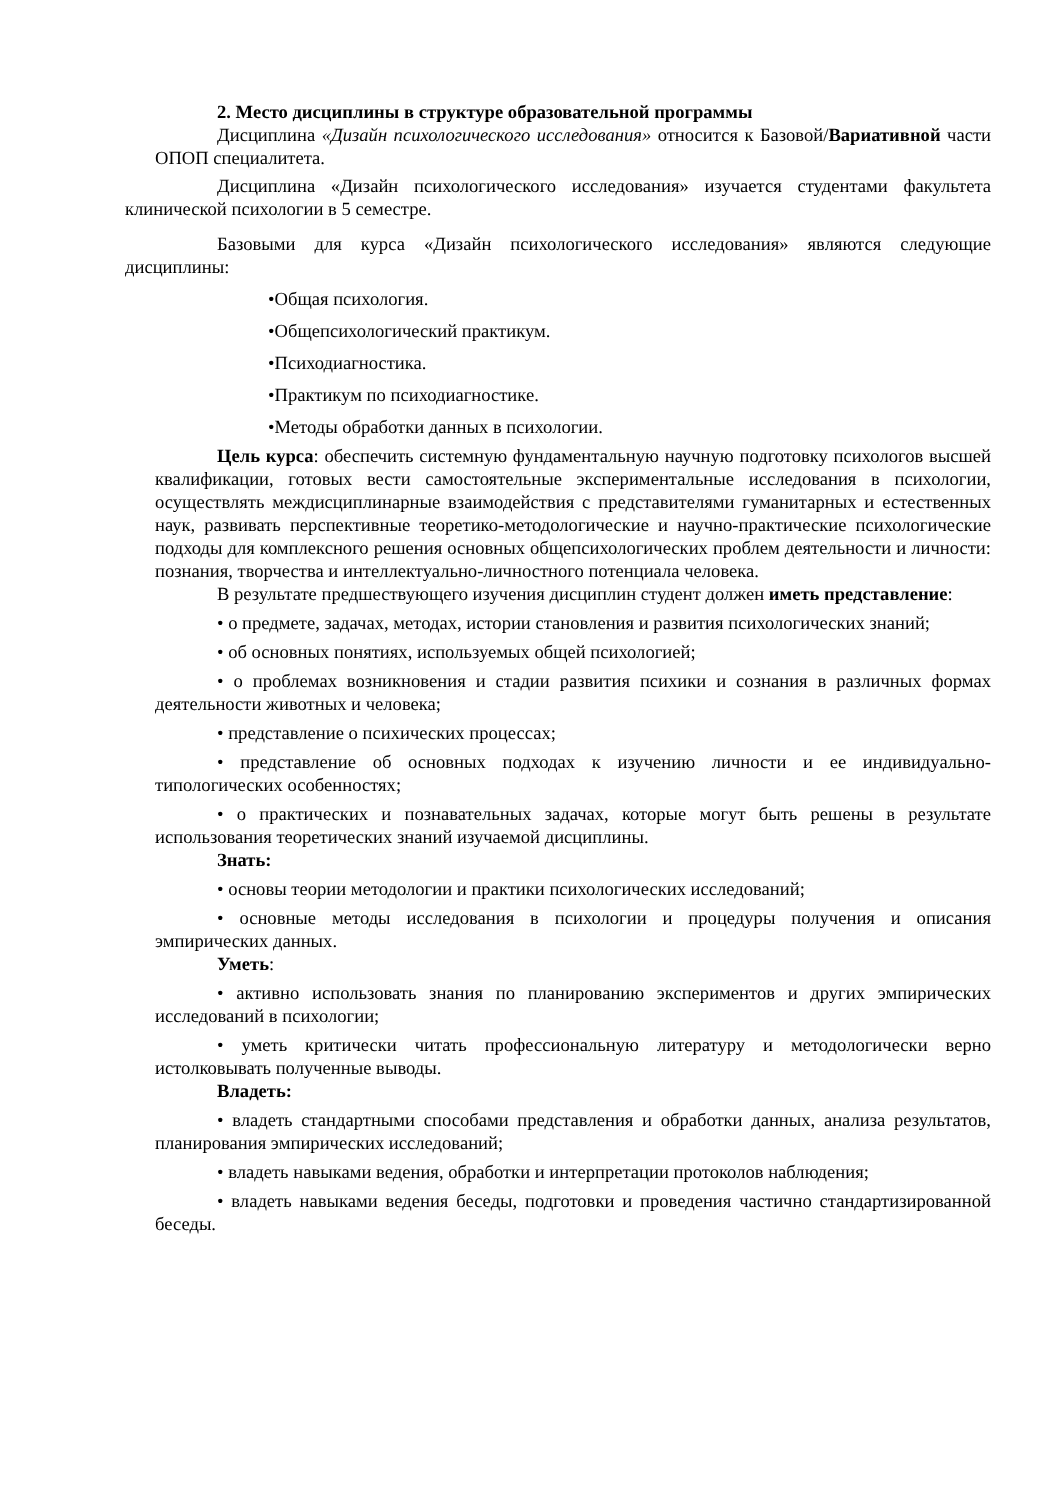2. Место дисциплины в структуре образовательной программы
Дисциплина «Дизайн психологического исследования» относится к Базовой/Вариативной части ОПОП специалитета.
Дисциплина «Дизайн психологического исследования» изучается студентами факультета клинической психологии в 5 семестре.
Базовыми для курса «Дизайн психологического исследования» являются следующие дисциплины:
•Общая психология.
•Общепсихологический практикум.
•Психодиагностика.
•Практикум по психодиагностике.
•Методы обработки данных в психологии.
Цель курса: обеспечить системную фундаментальную научную подготовку психологов высшей квалификации, готовых вести самостоятельные экспериментальные исследования в психологии, осуществлять междисциплинарные взаимодействия с представителями гуманитарных и естественных наук, развивать перспективные теоретико-методологические и научно-практические психологические подходы для комплексного решения основных общепсихологических проблем деятельности и личности: познания, творчества и интеллектуально-личностного потенциала человека.
В результате предшествующего изучения дисциплин студент должен иметь представление:
• о предмете, задачах, методах, истории становления и развития психологических знаний;
• об основных понятиях, используемых общей психологией;
• о проблемах возникновения и стадии развития психики и сознания в различных формах деятельности животных и человека;
• представление о психических процессах;
• представление об основных подходах к изучению личности и ее индивидуально-типологических особенностях;
• о практических и познавательных задачах, которые могут быть решены в результате использования теоретических знаний изучаемой дисциплины.
Знать:
• основы теории методологии и практики психологических исследований;
• основные методы исследования в психологии и процедуры получения и описания эмпирических данных.
Уметь:
• активно использовать знания по планированию экспериментов и других эмпирических исследований в психологии;
• уметь критически читать профессиональную литературу и методологически верно истолковывать полученные выводы.
Владеть:
• владеть стандартными способами представления и обработки данных, анализа результатов, планирования эмпирических исследований;
• владеть навыками ведения, обработки и интерпретации протоколов наблюдения;
• владеть навыками ведения беседы, подготовки и проведения частично стандартизированной беседы.